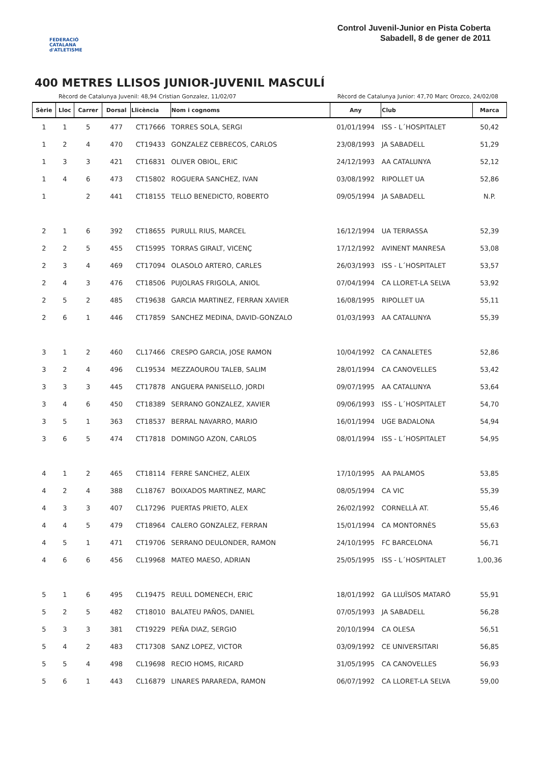FEDERACIÓ CATALANA d'ATLETISME
Control Juvenil-Junior en Pista Coberta
Sabadell, 8 de gener de 2011
400 METRES LLISOS JUNIOR-JUVENIL MASCULÍ
Rècord de Catalunya Juvenil: 48,94 Cristian Gonzalez, 11/02/07 Rècord de Catalunya Junior: 47,70 Marc Orozco, 24/02/08
| Sèrie | Lloc | Carrer | Dorsal | Llicència | Nom i cognoms | Any | Club | Marca |
| --- | --- | --- | --- | --- | --- | --- | --- | --- |
| 1 | 1 | 5 | 477 | CT17666 | TORRES SOLA, SERGI | 01/01/1994 | ISS - L´HOSPITALET | 50,42 |
| 1 | 2 | 4 | 470 | CT19433 | GONZALEZ CEBRECOS, CARLOS | 23/08/1993 | JA SABADELL | 51,29 |
| 1 | 3 | 3 | 421 | CT16831 | OLIVER OBIOL, ERIC | 24/12/1993 | AA CATALUNYA | 52,12 |
| 1 | 4 | 6 | 473 | CT15802 | ROGUERA SANCHEZ, IVAN | 03/08/1992 | RIPOLLET UA | 52,86 |
| 1 | | 2 | 441 | CT18155 | TELLO BENEDICTO, ROBERTO | 09/05/1994 | JA SABADELL | N.P. |
| 2 | 1 | 6 | 392 | CT18655 | PURULL RIUS, MARCEL | 16/12/1994 | UA TERRASSA | 52,39 |
| 2 | 2 | 5 | 455 | CT15995 | TORRAS GIRALT, VICENÇ | 17/12/1992 | AVINENT MANRESA | 53,08 |
| 2 | 3 | 4 | 469 | CT17094 | OLASOLO ARTERO, CARLES | 26/03/1993 | ISS - L´HOSPITALET | 53,57 |
| 2 | 4 | 3 | 476 | CT18506 | PUJOLRAS FRIGOLA, ANIOL | 07/04/1994 | CA LLORET-LA SELVA | 53,92 |
| 2 | 5 | 2 | 485 | CT19638 | GARCIA MARTINEZ, FERRAN XAVIER | 16/08/1995 | RIPOLLET UA | 55,11 |
| 2 | 6 | 1 | 446 | CT17859 | SANCHEZ MEDINA, DAVID-GONZALO | 01/03/1993 | AA CATALUNYA | 55,39 |
| 3 | 1 | 2 | 460 | CL17466 | CRESPO GARCIA, JOSE RAMON | 10/04/1992 | CA CANALETES | 52,86 |
| 3 | 2 | 4 | 496 | CL19534 | MEZZAOUROU TALEB, SALIM | 28/01/1994 | CA CANOVELLES | 53,42 |
| 3 | 3 | 3 | 445 | CT17878 | ANGUERA PANISELLO, JORDI | 09/07/1995 | AA CATALUNYA | 53,64 |
| 3 | 4 | 6 | 450 | CT18389 | SERRANO GONZALEZ, XAVIER | 09/06/1993 | ISS - L´HOSPITALET | 54,70 |
| 3 | 5 | 1 | 363 | CT18537 | BERRAL NAVARRO, MARIO | 16/01/1994 | UGE BADALONA | 54,94 |
| 3 | 6 | 5 | 474 | CT17818 | DOMINGO AZON, CARLOS | 08/01/1994 | ISS - L´HOSPITALET | 54,95 |
| 4 | 1 | 2 | 465 | CT18114 | FERRE SANCHEZ, ALEIX | 17/10/1995 | AA PALAMOS | 53,85 |
| 4 | 2 | 4 | 388 | CL18767 | BOIXADOS MARTINEZ, MARC | 08/05/1994 | CA VIC | 55,39 |
| 4 | 3 | 3 | 407 | CL17296 | PUERTAS PRIETO, ALEX | 26/02/1992 | CORNELLÀ AT. | 55,46 |
| 4 | 4 | 5 | 479 | CT18964 | CALERO GONZALEZ, FERRAN | 15/01/1994 | CA MONTORNÈS | 55,63 |
| 4 | 5 | 1 | 471 | CT19706 | SERRANO DEULONDER, RAMON | 24/10/1995 | FC BARCELONA | 56,71 |
| 4 | 6 | 6 | 456 | CL19968 | MATEO MAESO, ADRIAN | 25/05/1995 | ISS - L´HOSPITALET | 1,00,36 |
| 5 | 1 | 6 | 495 | CL19475 | REULL DOMENECH, ERIC | 18/01/1992 | GA LLUÏSOS MATARÓ | 55,91 |
| 5 | 2 | 5 | 482 | CT18010 | BALATEU PAÑOS, DANIEL | 07/05/1993 | JA SABADELL | 56,28 |
| 5 | 3 | 3 | 381 | CT19229 | PEÑA DIAZ, SERGIO | 20/10/1994 | CA OLESA | 56,51 |
| 5 | 4 | 2 | 483 | CT17308 | SANZ LOPEZ, VICTOR | 03/09/1992 | CE UNIVERSITARI | 56,85 |
| 5 | 5 | 4 | 498 | CL19698 | RECIO HOMS, RICARD | 31/05/1995 | CA CANOVELLES | 56,93 |
| 5 | 6 | 1 | 443 | CL16879 | LINARES PARAREDA, RAMON | 06/07/1992 | CA LLORET-LA SELVA | 59,00 |